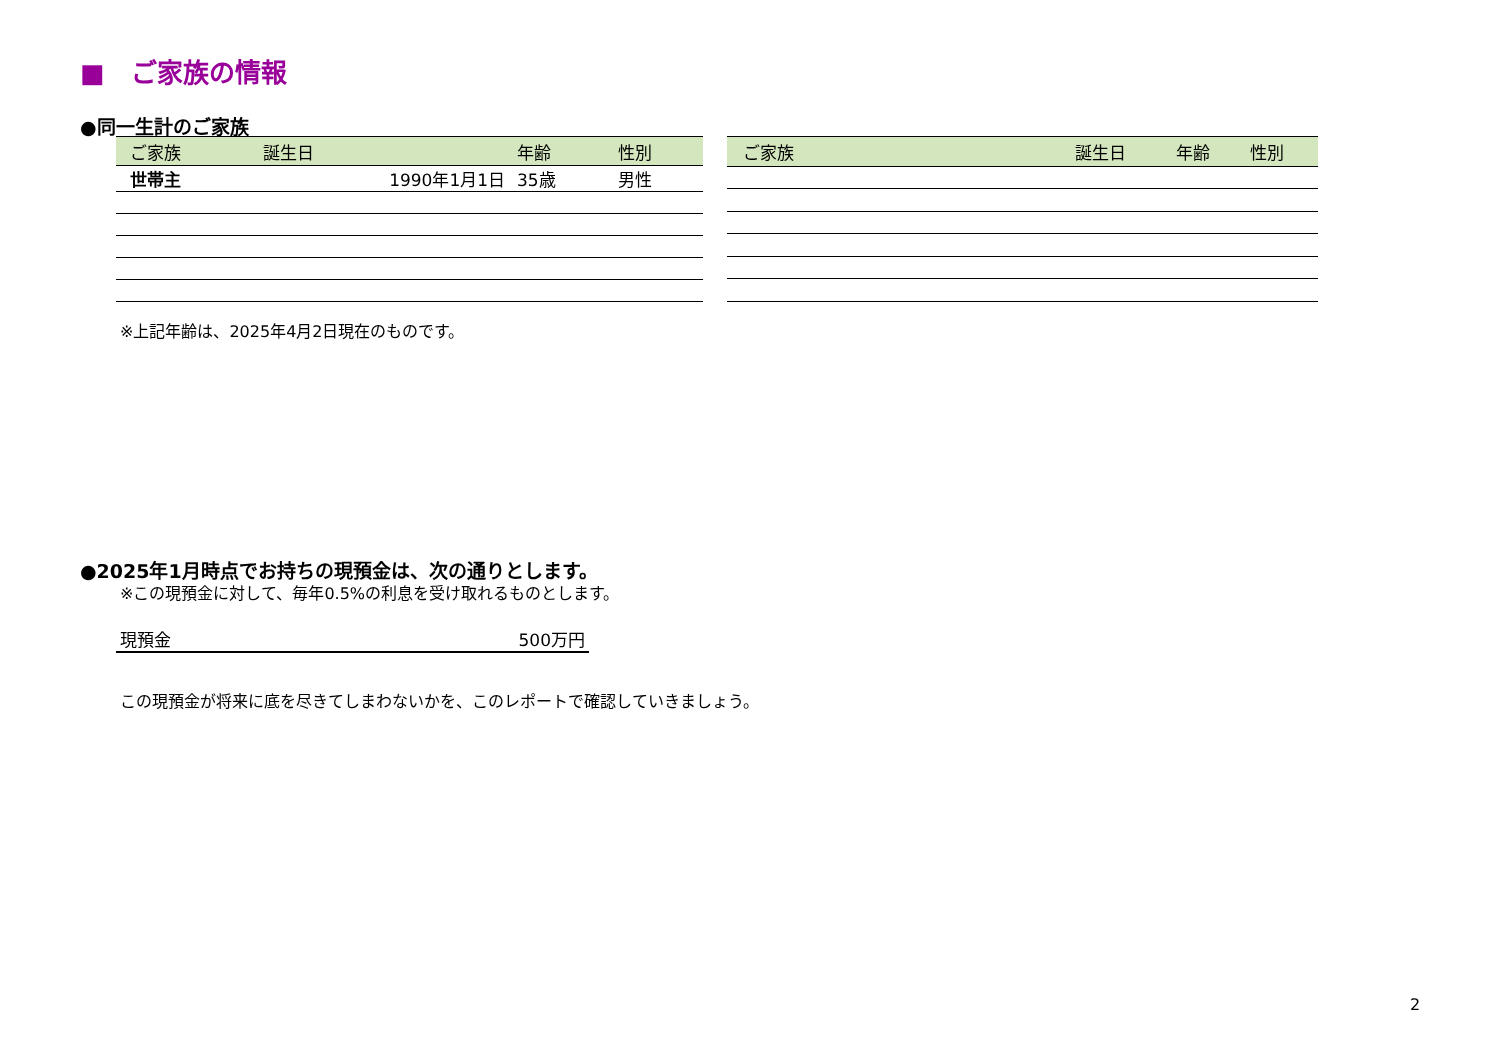■　ご家族の情報
●同一生計のご家族
| ご家族 | 誕生日 | 年齢 | 性別 |
| --- | --- | --- | --- |
| 世帯主 | 1990年1月1日 | 35歳 | 男性 |
| ご家族 | 誕生日 | 年齢 | 性別 |
| --- | --- | --- | --- |
※上記年齢は、2025年4月2日現在のものです。
●2025年1月時点でお持ちの現預金は、次の通りとします。
※この現預金に対して、毎年0.5%の利息を受け取れるものとします。
現預金 500万円
この現預金が将来に底を尽きてしまわないかを、このレポートで確認していきましょう。
2